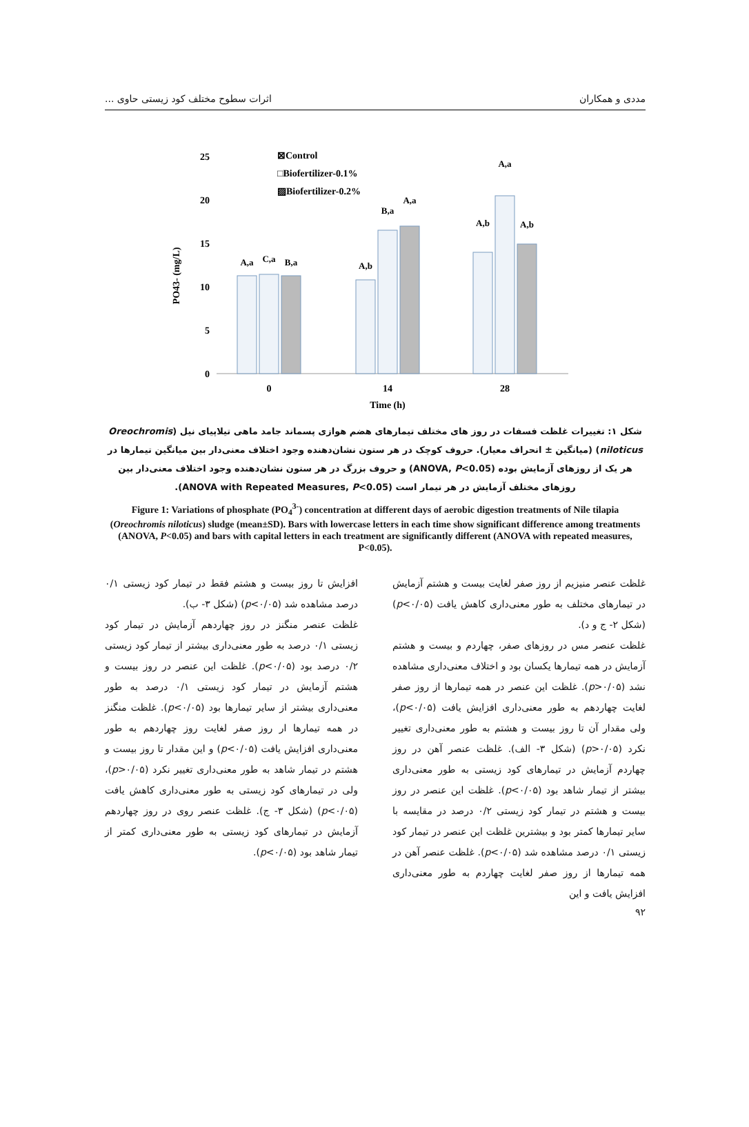مددی و همکاران اثرات سطوح مختلف کود زیستی حاوی ...
PO43- (mg/L)
25
20
15
10
5
0
⊠Control
□Biofertilizer-0.1%
▨Biofertilizer-0.2%
A,a
C,a
B,a
A,b
B,a
A,a
A,b
A,a
A,b
0
14
28
Time (h)
شکل ۱: تغییرات غلظت فسفات در روز های مختلف تیمارهای هضم هوازی پسماند جامد ماهی تیلاپیای نیل (Oreochromis niloticus) (میانگین ± انحراف معیار). حروف کوچک در هر ستون نشان‌دهنده وجود اختلاف معنی‌دار بین میانگین تیمارها در هر یک از روزهای آزمایش بوده (ANOVA, P<0.05) و حروف بزرگ در هر ستون نشان‌دهنده وجود اختلاف معنی‌دار بین روزهای مختلف آزمایش در هر تیمار است (ANOVA with Repeated Measures, P<0.05).
Figure 1: Variations of phosphate (PO<sub>4</sub><sup>3-</sup>) concentration at different days of aerobic digestion treatments of Nile tilapia (Oreochromis niloticus) sludge (mean±SD). Bars with lowercase letters in each time show significant difference among treatments (ANOVA, P<0.05) and bars with capital letters in each treatment are significantly different (ANOVA with repeated measures, P<0.05).
غلظت عنصر منیزیم از روز صفر لغایت بیست و هشتم آزمایش در تیمارهای مختلف به طور معنی‌داری کاهش یافت (p<۰/۰۵) (شکل ۲- ج و د).
غلظت عنصر مس در روزهای صفر، چهاردم و بیست و هشتم آزمایش در همه تیمارها یکسان بود و اختلاف معنی‌داری مشاهده نشد (p>۰/۰۵). غلظت این عنصر در همه تیمارها از روز صفر لغایت چهاردهم به طور معنی‌داری افزایش یافت (p<۰/۰۵)، ولی مقدار آن تا روز بیست و هشتم به طور معنی‌داری تغییر نکرد (p>۰/۰۵) (شکل ۳- الف). غلظت عنصر آهن در روز چهاردم آزمایش در تیمارهای کود زیستی به طور معنی‌داری بیشتر از تیمار شاهد بود (p<۰/۰۵). غلظت این عنصر در روز بیست و هشتم در تیمار کود زیستی ۰/۲ درصد در مقایسه با سایر تیمارها کمتر بود و بیشترین غلظت این عنصر در تیمار کود زیستی ۰/۱ درصد مشاهده شد (p<۰/۰۵). غلظت عنصر آهن در همه تیمارها از روز صفر لغایت چهاردم به طور معنی‌داری افزایش یافت و این
افزایش تا روز بیست و هشتم فقط در تیمار کود زیستی ۰/۱ درصد مشاهده شد (p<۰/۰۵) (شکل ۳- ب).
غلظت عنصر منگنز در روز چهاردهم آزمایش در تیمار کود زیستی ۰/۱ درصد به طور معنی‌داری بیشتر از تیمار کود زیستی ۰/۲ درصد بود (p<۰/۰۵). غلظت این عنصر در روز بیست و هشتم آزمایش در تیمار کود زیستی ۰/۱ درصد به طور معنی‌داری بیشتر از سایر تیمارها بود (p<۰/۰۵). غلظت منگنز در همه تیمارها ار روز صفر لغایت روز چهاردهم به طور معنی‌داری افزایش یافت (p<۰/۰۵) و این مقدار تا روز بیست و هشتم در تیمار شاهد به طور معنی‌داری تغییر نکرد (p>۰/۰۵)، ولی در تیمارهای کود زیستی به طور معنی‌داری کاهش یافت (p<۰/۰۵) (شکل ۳- ج). غلظت عنصر روی در روز چهاردهم آزمایش در تیمارهای کود زیستی به طور معنی‌داری کمتر از تیمار شاهد بود (p<۰/۰۵).
۹۲